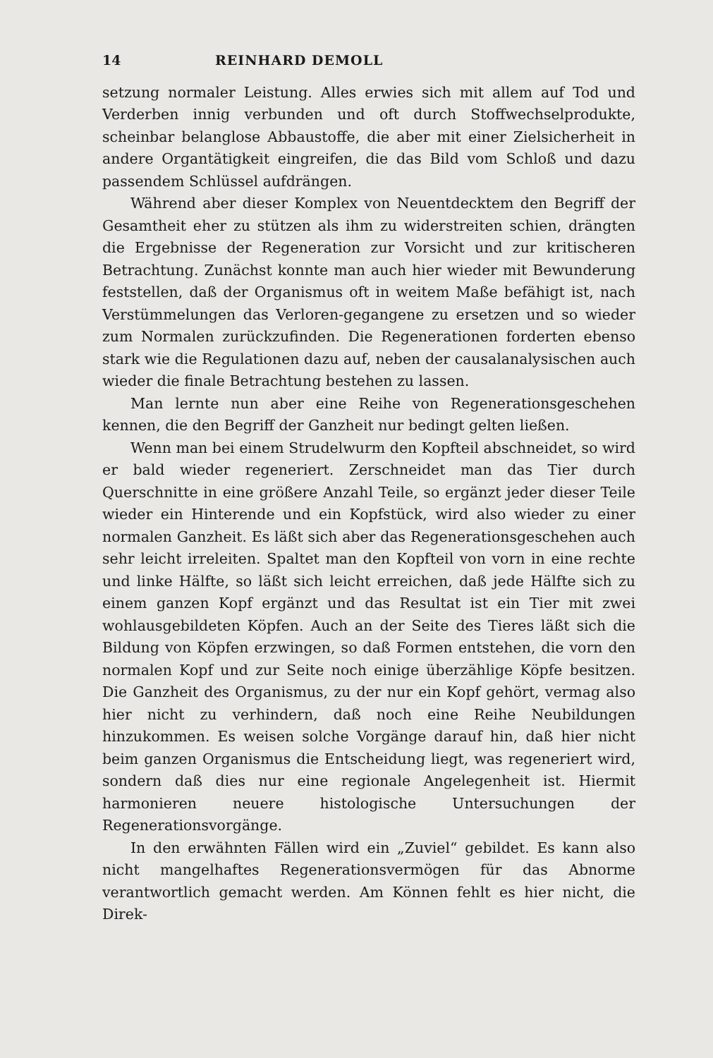14 REINHARD DEMOLL
setzung normaler Leistung. Alles erwies sich mit allem auf Tod und Verderben innig verbunden und oft durch Stoffwechselprodukte, scheinbar belanglose Abbaustoffe, die aber mit einer Zielsicherheit in andere Organtätigkeit eingreifen, die das Bild vom Schloß und dazu passendem Schlüssel aufdrängen.
Während aber dieser Komplex von Neuentdecktem den Begriff der Gesamtheit eher zu stützen als ihm zu widerstreiten schien, drängten die Ergebnisse der Regeneration zur Vorsicht und zur kritischeren Betrachtung. Zunächst konnte man auch hier wieder mit Bewunderung feststellen, daß der Organismus oft in weitem Maße befähigt ist, nach Verstümmelungen das Verloren-gegangene zu ersetzen und so wieder zum Normalen zurückzufinden. Die Regenerationen forderten ebenso stark wie die Regulationen dazu auf, neben der causalanalysischen auch wieder die finale Betrachtung bestehen zu lassen.
Man lernte nun aber eine Reihe von Regenerationsgeschehen kennen, die den Begriff der Ganzheit nur bedingt gelten ließen.
Wenn man bei einem Strudelwurm den Kopfteil abschneidet, so wird er bald wieder regeneriert. Zerschneidet man das Tier durch Querschnitte in eine größere Anzahl Teile, so ergänzt jeder dieser Teile wieder ein Hinterende und ein Kopfstück, wird also wieder zu einer normalen Ganzheit. Es läßt sich aber das Regenerationsgeschehen auch sehr leicht irreleiten. Spaltet man den Kopfteil von vorn in eine rechte und linke Hälfte, so läßt sich leicht erreichen, daß jede Hälfte sich zu einem ganzen Kopf ergänzt und das Resultat ist ein Tier mit zwei wohlausgebildeten Köpfen. Auch an der Seite des Tieres läßt sich die Bildung von Köpfen erzwingen, so daß Formen entstehen, die vorn den normalen Kopf und zur Seite noch einige überzählige Köpfe besitzen. Die Ganzheit des Organismus, zu der nur ein Kopf gehört, vermag also hier nicht zu verhindern, daß noch eine Reihe Neubildungen hinzukommen. Es weisen solche Vorgänge darauf hin, daß hier nicht beim ganzen Organismus die Entscheidung liegt, was regeneriert wird, sondern daß dies nur eine regionale Angelegenheit ist. Hiermit harmonieren neuere histologische Untersuchungen der Regenerationsvorgänge.
In den erwähnten Fällen wird ein „Zuviel“ gebildet. Es kann also nicht mangelhaftes Regenerationsvermögen für das Abnorme verantwortlich gemacht werden. Am Können fehlt es hier nicht, die Direk-